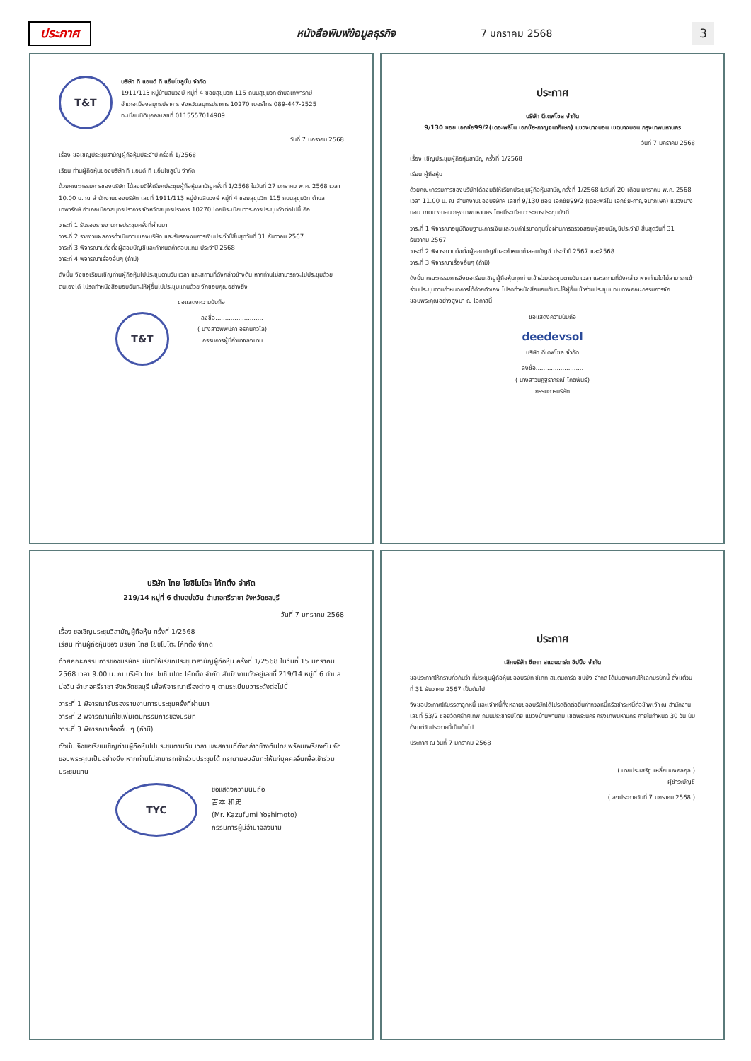ประกาศ หนังสือพิมพ์ข้อมูลธุรกิจ 7 มกราคม 2568 3
T&T
บริษัท ที แอนด์ ที แอ็บโซลูชั่น จำกัด
1911/113 หมู่บ้านสินวงษ์ หมู่ที่ 4 ซอยสุขุมวิท 115 ถนนสุขุมวิท ตำบลเทพารักษ์
อำเภอเมืองสมุทรปราการ จังหวัดสมุทรปราการ 10270 เบอร์โทร 089-447-2525
ทะเบียนนิติบุคคลเลขที่ 0115557014909
วันที่ 7 มกราคม 2568
เรื่อง ขอเชิญประชุมสามัญผู้ถือหุ้นประจำปี ครั้งที่ 1/2568
เรียน ท่านผู้ถือหุ้นของบริษัท ที แอนด์ ที แอ็บโซลูชั่น จำกัด
ด้วยคณะกรรมการของบริษัท ได้ลงมติให้เรียกประชุมผู้ถือหุ้นสามัญครั้งที่ 1/2568 ในวันที่ 27 มกราคม พ.ศ. 2568 เวลา 10.00 น. ณ สำนักงานของบริษัท เลขที่ 1911/113 หมู่บ้านสินวงษ์ หมู่ที่ 4 ซอยสุขุมวิท 115 ถนนสุขุมวิท ตำบลเทพารักษ์ อำเภอเมืองสมุทรปราการ จังหวัดสมุทรปราการ 10270 โดยมีระเบียบวาระการประชุมดังต่อไปนี้ คือ
วาระที่ 1 รับรองรายงานการประชุมครั้งที่ผ่านมา
วาระที่ 2 รายงานผลการดำเนินงานของบริษัท และรับรองงบการเงินประจำปีสิ้นสุดวันที่ 31 ธันวาคม 2567
วาระที่ 3 พิจารณาแต่งตั้งผู้สอบบัญชีและกำหนดค่าตอบแทน ประจำปี 2568
วาระที่ 4 พิจารณาเรื่องอื่นๆ (ถ้ามี)
ดังนั้น จึงขอเรียนเชิญท่านผู้ถือหุ้นไปประชุมตามวัน เวลา และสถานที่ดังกล่าวข้างต้น หากท่านไม่สามารถจะไปประชุมด้วยตนเองได้ โปรดทำหนังสือมอบฉันทะให้ผู้อื่นไปประชุมแทนด้วย จักขอบคุณอย่างยิ่ง
ขอแสดงความนับถือ
T&T
ลงชื่อ.........................
( นางสาวพิพปภา อิรกนกวิไล)
กรรมการผู้มีอำนาจลงนาม
ประกาศ
บริษัท ดีเดฟโซล จำกัด
9/130 ซอย เอกชัย99/2(เดอะพลีโน เอกชัย-กาญจนาภิเษก) แขวงบางบอน เขตบางบอน กรุงเทพมหานคร
วันที่ 7 มกราคม 2568
เรื่อง เชิญประชุมผู้ถือหุ้นสามัญ ครั้งที่ 1/2568
เรียน ผู้ถือหุ้น
ด้วยคณะกรรมการของบริษัทได้ลงมติให้เรียกประชุมผู้ถือหุ้นสามัญครั้งที่ 1/2568 ในวันที่ 20 เดือน มกราคม พ.ศ. 2568 เวลา 11.00 น. ณ สำนักงานของบริษัทฯ เลขที่ 9/130 ซอย เอกชัย99/2 (เดอะพลีโน เอกชัย-กาญจนาภิเษก) แขวงบางบอน เขตบางบอน กรุงเทพมหานคร โดยมีระเบียบวาระการประชุมดังนี้
วาระที่ 1 พิจารณาอนุมัติงบฐานะการเงินและงบกำไรขาดทุนซึ่งผ่านการตรวจสอบผู้สอบบัญชีประจำปี สิ้นสุดวันที่ 31 ธันวาคม 2567
วาระที่ 2 พิจารณาแต่งตั้งผู้สอบบัญชีและกำหนดค่าสอบบัญชี ประจำปี 2567 และ2568
วาระที่ 3 พิจารณาเรื่องอื่นๆ (ถ้ามี)
ดังนั้น คณะกรรมการจึงขอเรียนเชิญผู้ถือหุ้นทุกท่านเข้าร่วมประชุมตามวัน เวลา และสถานที่ดังกล่าว หากท่านใดไม่สามารถเข้าร่วมประชุมตามกำหนดการได้ด้วยตัวเอง โปรดทำหนังสือมอบฉันทะให้ผู้อื่นเข้าร่วมประชุมแทน ทางคณะกรรมการจักขอบพระคุณอย่างสูงมา ณ โอกาสนี้
ขอแสดงความนับถือ
deedevsol
บริษัท ดีเดฟโซล จำกัด
ลงชื่อ.........................
( นางสาวนัฏฐิราภรณ์ โคตพันธ์)
กรรมการบริษัท
บริษัท ไทย โยชิโมโตะ โค้ทติ้ง จำกัด
219/14 หมู่ที่ 6 ตำบลบ่อวิน อำเภอศรีราชา จังหวัดชลบุรี
วันที่ 7 มกราคม 2568
เรื่อง ขอเชิญประชุมวิสามัญผู้ถือหุ้น ครั้งที่ 1/2568
เรียน ท่านผู้ถือหุ้นของ บริษัท ไทย โยชิโมโตะ โค้ทติ้ง จำกัด
ด้วยคณะกรรมการของบริษัทฯ มีมติให้เรียกประชุมวิสามัญผู้ถือหุ้น ครั้งที่ 1/2568 ในวันที่ 15 มกราคม 2568 เวลา 9.00 น. ณ บริษัท ไทย โยชิโมโตะ โค้ทติ้ง จำกัด สำนักงานตั้งอยู่เลขที่ 219/14 หมู่ที่ 6 ตำบลบ่อวิน อำเภอศรีราชา จังหวัดชลบุรี เพื่อพิจารณาเรื่องต่าง ๆ ตามระเบียบวาระดังต่อไปนี้
วาระที่ 1 พิจารณารับรองรายงานการประชุมครั้งที่ผ่านมา
วาระที่ 2 พิจารณาแก้ไขเพิ่มเติมกรรมการของบริษัท
วาระที่ 3 พิจารณาเรื่องอื่น ๆ (ถ้ามี)
ดังนั้น จึงขอเรียนเชิญท่านผู้ถือหุ้นไปประชุมตามวัน เวลา และสถานที่ดังกล่าวข้างต้นโดยพร้อมเพรียงกัน จักขอบพระคุณเป็นอย่างยิ่ง หากท่านไม่สามารถเข้าร่วมประชุมได้ กรุณามอบฉันทะให้แก่บุคคลอื่นเพื่อเข้าร่วมประชุมแทน
TYC
ขอแสดงความนับถือ
吉本 和史
(Mr. Kazufumi Yoshimoto)
กรรมการผู้มีอำนาจลงนาม
ประกาศ
เลิกบริษัท ซีเกท สแตนดาร์ด ชิปปิ้ง จำกัด
ขอประกาศให้ทราบทั่วกันว่า ที่ประชุมผู้ถือหุ้นของบริษัท ซีเกท สแตนดาร์ด ชิปปิ้ง จำกัด ได้มีมติพิเศษให้เลิกบริษัทนี้ ตั้งแต่วันที่ 31 ธันวาคม 2567 เป็นต้นไป
จึงขอประกาศให้บรรดาลูกหนี้ และเจ้าหนี้ทั้งหลายของบริษัทได้โปรดติดต่อยื่นค่าทวงหนี้หรือชำระหนี้ต่อข้าพเจ้า ณ สำนักงานเลขที่ 53/2 ซอยวัดศรีทศเทพ ถนนประชาธิปไตย แขวงบ้านพานถม เขตพระนคร กรุงเทพมหานคร ภายในกำหนด 30 วัน นับตั้งแต่วันประกาศนี้เป็นต้นไป
ประกาศ ณ วันที่ 7 มกราคม 2568
..............................
( นายประเสริฐ เหลี่ยมมงคลกุล )
ผู้ชำระบัญชี
( ลงประกาศวันที่ 7 มกราคม 2568 )